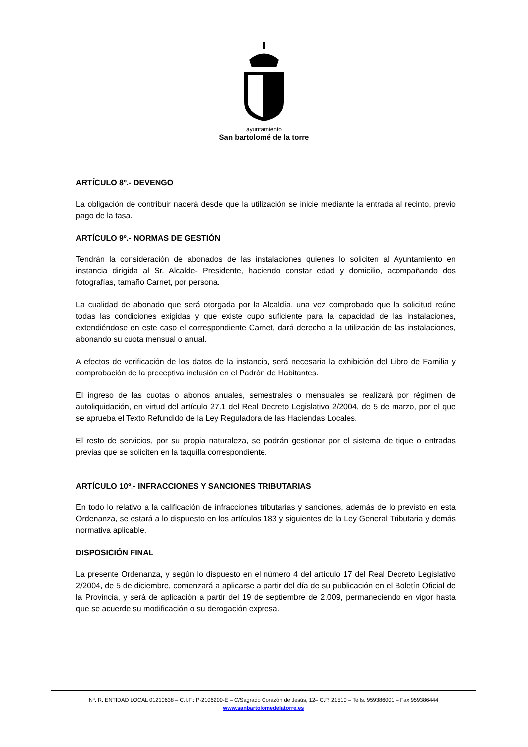ayuntamiento
San bartolomé de la torre
ARTÍCULO 8º.- DEVENGO
La obligación de contribuir nacerá desde que la utilización se inicie mediante la entrada al recinto, previo pago de la tasa.
ARTÍCULO 9º.- NORMAS DE GESTIÓN
Tendrán la consideración de abonados de las instalaciones quienes lo soliciten al Ayuntamiento en instancia dirigida al Sr. Alcalde- Presidente, haciendo constar edad y domicilio, acompañando dos fotografías, tamaño Carnet, por persona.
La cualidad de abonado que será otorgada por la Alcaldía, una vez comprobado que la solicitud reúne todas las condiciones exigidas y que existe cupo suficiente para la capacidad de las instalaciones, extendiéndose en este caso el correspondiente Carnet, dará derecho a la utilización de las instalaciones, abonando su cuota mensual o anual.
A efectos de verificación de los datos de la instancia, será necesaria la exhibición del Libro de Familia y comprobación de la preceptiva inclusión en el Padrón de Habitantes.
El ingreso de las cuotas o abonos anuales, semestrales o mensuales se realizará por régimen de autoliquidación, en virtud del artículo 27.1 del Real Decreto Legislativo 2/2004, de 5 de marzo, por el que se aprueba el Texto Refundido de la Ley Reguladora de las Haciendas Locales.
El resto de servicios, por su propia naturaleza, se podrán gestionar por el sistema de tique o entradas previas que se soliciten en la taquilla correspondiente.
ARTÍCULO 10º.- INFRACCIONES Y SANCIONES TRIBUTARIAS
En todo lo relativo a la calificación de infracciones tributarias y sanciones, además de lo previsto en esta Ordenanza, se estará a lo dispuesto en los artículos 183 y siguientes de la Ley General Tributaria y demás normativa aplicable.
DISPOSICIÓN FINAL
La presente Ordenanza, y según lo dispuesto en el número 4 del artículo 17 del Real Decreto Legislativo 2/2004, de 5 de diciembre, comenzará a aplicarse a partir del día de su publicación en el Boletín Oficial de la Provincia, y será de aplicación a partir del 19 de septiembre de 2.009, permaneciendo en vigor hasta que se acuerde su modificación o su derogación expresa.
Nº. R. ENTIDAD LOCAL 01210638 – C.I.F.: P-2106200-E – C/Sagrado Corazón de Jesús, 12– C.P. 21510 – Telfs. 959386001 – Fax 959386444
www.sanbartolomedelatorre.es